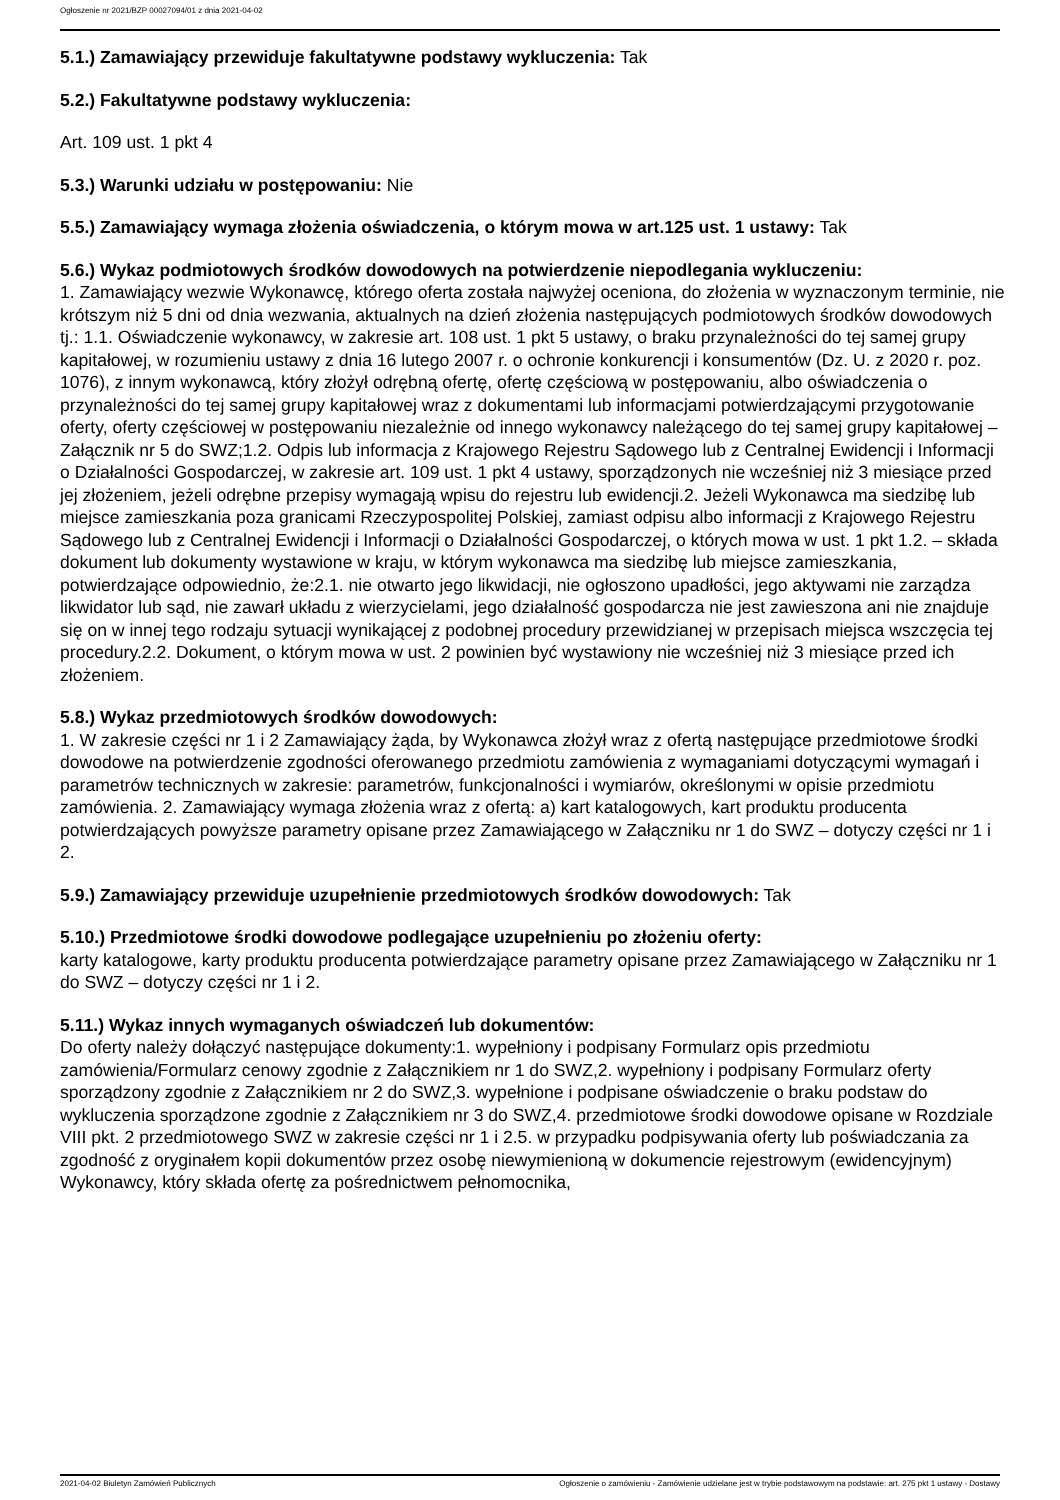Ogłoszenie nr 2021/BZP 00027094/01 z dnia 2021-04-02
5.1.) Zamawiający przewiduje fakultatywne podstawy wykluczenia: Tak
5.2.) Fakultatywne podstawy wykluczenia:
Art. 109 ust. 1 pkt 4
5.3.) Warunki udziału w postępowaniu: Nie
5.5.) Zamawiający wymaga złożenia oświadczenia, o którym mowa w art.125 ust. 1 ustawy: Tak
5.6.) Wykaz podmiotowych środków dowodowych na potwierdzenie niepodlegania wykluczeniu:
1. Zamawiający wezwie Wykonawcę, którego oferta została najwyżej oceniona, do złożenia w wyznaczonym terminie, nie krótszym niż 5 dni od dnia wezwania, aktualnych na dzień złożenia następujących podmiotowych środków dowodowych tj.: 1.1. Oświadczenie wykonawcy, w zakresie art. 108 ust. 1 pkt 5 ustawy, o braku przynależności do tej samej grupy kapitałowej, w rozumieniu ustawy z dnia 16 lutego 2007 r. o ochronie konkurencji i konsumentów (Dz. U. z 2020 r. poz. 1076), z innym wykonawcą, który złożył odrębną ofertę, ofertę częściową w postępowaniu, albo oświadczenia o przynależności do tej samej grupy kapitałowej wraz z dokumentami lub informacjami potwierdzającymi przygotowanie oferty, oferty częściowej w postępowaniu niezależnie od innego wykonawcy należącego do tej samej grupy kapitałowej – Załącznik nr 5 do SWZ;1.2. Odpis lub informacja z Krajowego Rejestru Sądowego lub z Centralnej Ewidencji i Informacji o Działalności Gospodarczej, w zakresie art. 109 ust. 1 pkt 4 ustawy, sporządzonych nie wcześniej niż 3 miesiące przed jej złożeniem, jeżeli odrębne przepisy wymagają wpisu do rejestru lub ewidencji.2. Jeżeli Wykonawca ma siedzibę lub miejsce zamieszkania poza granicami Rzeczypospolitej Polskiej, zamiast odpisu albo informacji z Krajowego Rejestru Sądowego lub z Centralnej Ewidencji i Informacji o Działalności Gospodarczej, o których mowa w ust. 1 pkt 1.2. – składa dokument lub dokumenty wystawione w kraju, w którym wykonawca ma siedzibę lub miejsce zamieszkania, potwierdzające odpowiednio, że:2.1. nie otwarto jego likwidacji, nie ogłoszono upadłości, jego aktywami nie zarządza likwidator lub sąd, nie zawarł układu z wierzycielami, jego działalność gospodarcza nie jest zawieszona ani nie znajduje się on w innej tego rodzaju sytuacji wynikającej z podobnej procedury przewidzianej w przepisach miejsca wszczęcia tej procedury.2.2. Dokument, o którym mowa w ust. 2 powinien być wystawiony nie wcześniej niż 3 miesiące przed ich złożeniem.
5.8.) Wykaz przedmiotowych środków dowodowych:
1. W zakresie części nr 1 i 2 Zamawiający żąda, by Wykonawca złożył wraz z ofertą następujące przedmiotowe środki dowodowe na potwierdzenie zgodności oferowanego przedmiotu zamówienia z wymaganiami dotyczącymi wymagań i parametrów technicznych w zakresie: parametrów, funkcjonalności i wymiarów, określonymi w opisie przedmiotu zamówienia. 2. Zamawiający wymaga złożenia wraz z ofertą: a) kart katalogowych, kart produktu producenta potwierdzających powyższe parametry opisane przez Zamawiającego w Załączniku nr 1 do SWZ – dotyczy części nr 1 i 2.
5.9.) Zamawiający przewiduje uzupełnienie przedmiotowych środków dowodowych: Tak
5.10.) Przedmiotowe środki dowodowe podlegające uzupełnieniu po złożeniu oferty:
karty katalogowe, karty produktu producenta potwierdzające parametry opisane przez Zamawiającego w Załączniku nr 1 do SWZ – dotyczy części nr 1 i 2.
5.11.) Wykaz innych wymaganych oświadczeń lub dokumentów:
Do oferty należy dołączyć następujące dokumenty:1. wypełniony i podpisany Formularz opis przedmiotu zamówienia/Formularz cenowy zgodnie z Załącznikiem nr 1 do SWZ,2. wypełniony i podpisany Formularz oferty sporządzony zgodnie z Załącznikiem nr 2 do SWZ,3. wypełnione i podpisane oświadczenie o braku podstaw do wykluczenia sporządzone zgodnie z Załącznikiem nr 3 do SWZ,4. przedmiotowe środki dowodowe opisane w Rozdziale VIII pkt. 2 przedmiotowego SWZ w zakresie części nr 1 i 2.5. w przypadku podpisywania oferty lub poświadczania za zgodność z oryginałem kopii dokumentów przez osobę niewymienioną w dokumencie rejestrowym (ewidencyjnym) Wykonawcy, który składa ofertę za pośrednictwem pełnomocnika,
2021-04-02 Biuletyn Zamówień Publicznych Ogłoszenie o zamówieniu - Zamówienie udzielane jest w trybie podstawowym na podstawie: art. 275 pkt 1 ustawy - Dostawy